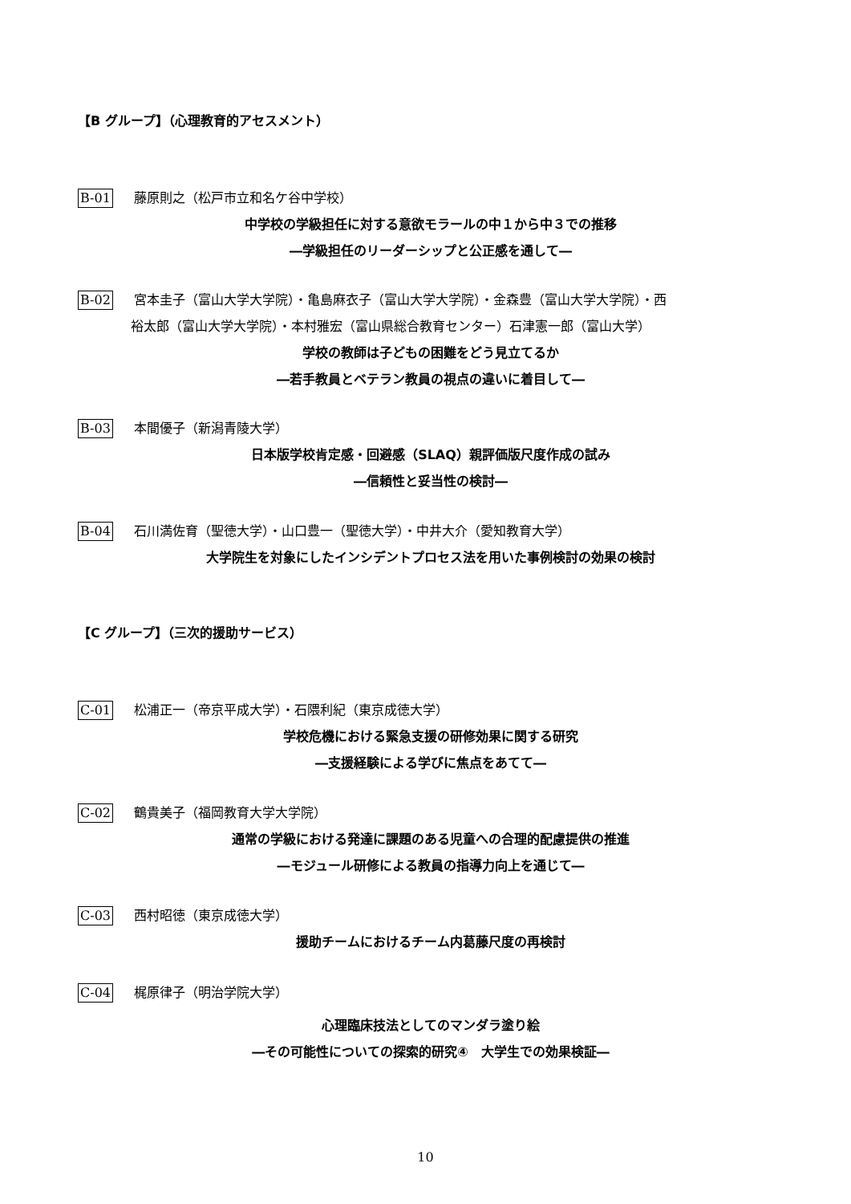【B グループ】（心理教育的アセスメント）
B-01 藤原則之（松戸市立和名ケ谷中学校）
中学校の学級担任に対する意欲モラールの中１から中３での推移
―学級担任のリーダーシップと公正感を通して―
B-02 宮本圭子（富山大学大学院）・亀島麻衣子（富山大学大学院）・金森豊（富山大学大学院）・西
裕太郎（富山大学大学院）・本村雅宏（富山県総合教育センター）石津憲一郎（富山大学）
学校の教師は子どもの困難をどう見立てるか
―若手教員とベテラン教員の視点の違いに着目して―
B-03 本間優子（新潟青陵大学）
日本版学校肯定感・回避感（SLAQ）親評価版尺度作成の試み
―信頼性と妥当性の検討―
B-04 石川満佐育（聖徳大学）・山口豊一（聖徳大学）・中井大介（愛知教育大学）
大学院生を対象にしたインシデントプロセス法を用いた事例検討の効果の検討
【C グループ】（三次的援助サービス）
C-01 松浦正一（帝京平成大学）・石隈利紀（東京成徳大学）
学校危機における緊急支援の研修効果に関する研究
―支援経験による学びに焦点をあてて―
C-02 鶴貴美子（福岡教育大学大学院）
通常の学級における発達に課題のある児童への合理的配慮提供の推進
―モジュール研修による教員の指導力向上を通じて―
C-03 西村昭徳（東京成徳大学）
援助チームにおけるチーム内葛藤尺度の再検討
C-04 梶原律子（明治学院大学）
心理臨床技法としてのマンダラ塗り絵
―その可能性についての探索的研究④　大学生での効果検証―
10